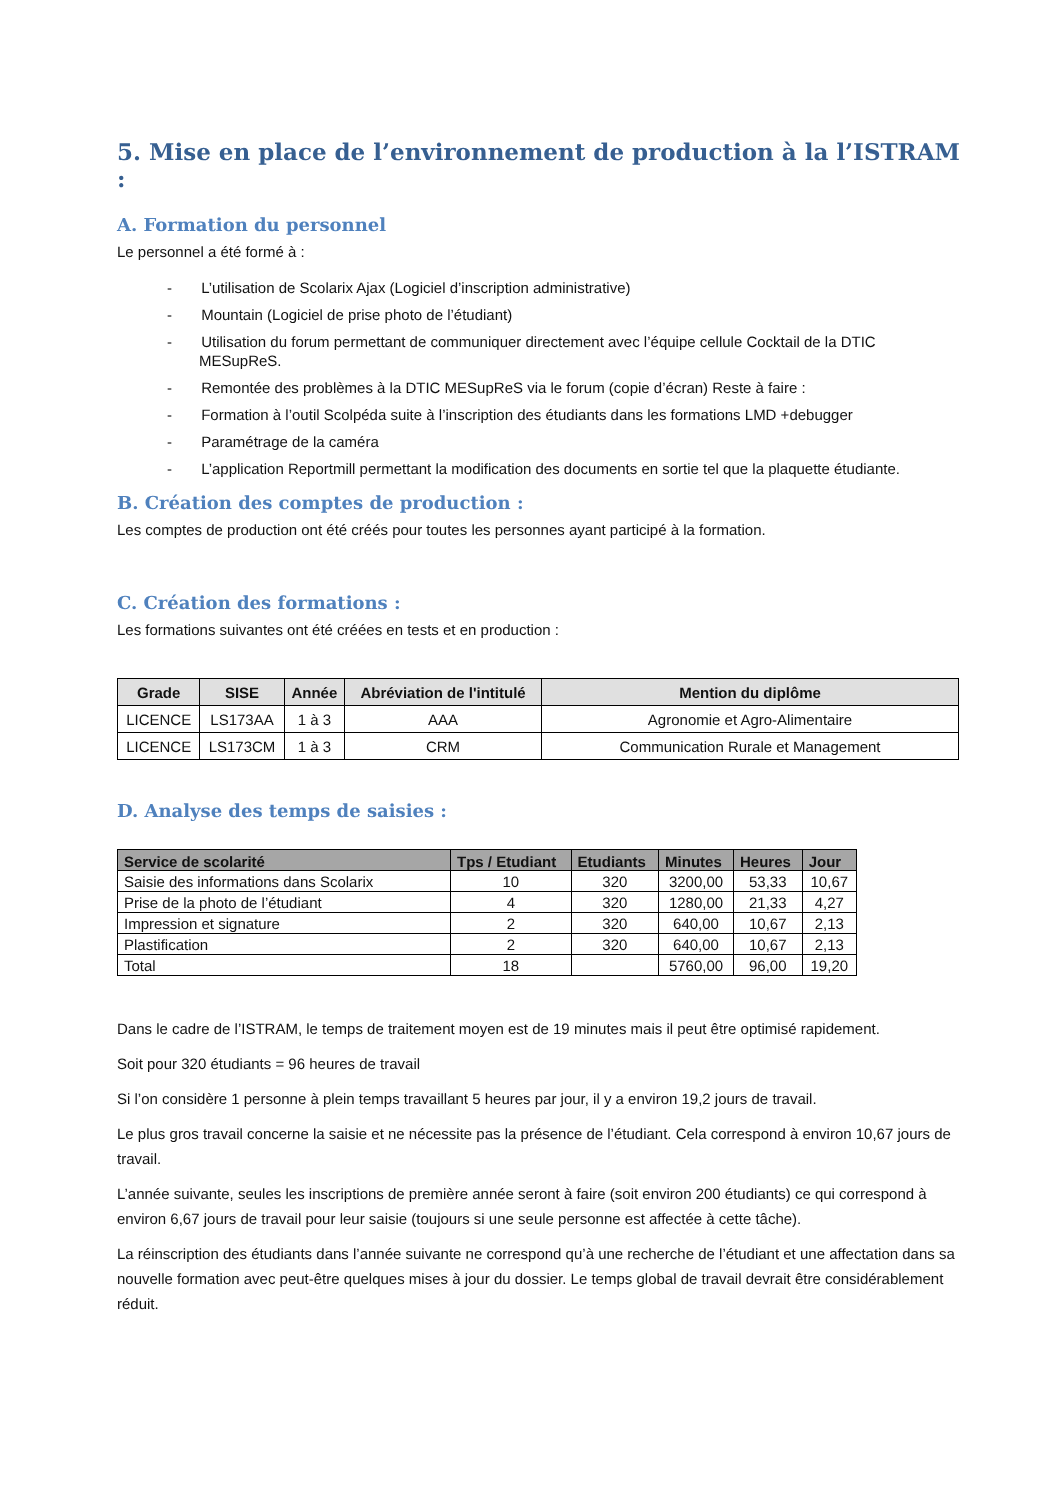5. Mise en place de l’environnement de production à la l’ISTRAM :
A. Formation du personnel
Le personnel a été formé à :
- L’utilisation de Scolarix Ajax (Logiciel d’inscription administrative)
- Mountain (Logiciel de prise photo de l’étudiant)
- Utilisation du forum permettant de communiquer directement avec l’équipe cellule Cocktail de la DTIC MESupReS.
- Remontée des problèmes à la DTIC MESupReS via le forum (copie d’écran) Reste à faire :
- Formation à l’outil Scolpéda suite à l’inscription des étudiants dans les formations LMD +debugger
- Paramétrage de la caméra
- L’application Reportmill permettant la modification des documents en sortie tel que la plaquette étudiante.
B. Création des comptes de production :
Les comptes de production ont été créés pour toutes les personnes ayant participé à la formation.
C. Création des formations :
Les formations suivantes ont été créées en tests et en production :
| Grade | SISE | Année | Abréviation de l'intitulé | Mention du diplôme |
| --- | --- | --- | --- | --- |
| LICENCE | LS173AA | 1 à 3 | AAA | Agronomie et Agro-Alimentaire |
| LICENCE | LS173CM | 1 à 3 | CRM | Communication Rurale et Management |
D. Analyse des temps de saisies :
| Service de scolarité | Tps / Etudiant | Etudiants | Minutes | Heures | Jour |
| --- | --- | --- | --- | --- | --- |
| Saisie des informations dans Scolarix | 10 | 320 | 3200,00 | 53,33 | 10,67 |
| Prise de la photo de l’étudiant | 4 | 320 | 1280,00 | 21,33 | 4,27 |
| Impression et signature | 2 | 320 | 640,00 | 10,67 | 2,13 |
| Plastification | 2 | 320 | 640,00 | 10,67 | 2,13 |
| Total | 18 | | 5760,00 | 96,00 | 19,20 |
Dans le cadre de l’ISTRAM, le temps de traitement moyen est de 19 minutes mais il peut être optimisé rapidement.
Soit pour 320 étudiants = 96 heures de travail
Si l’on considère 1 personne à plein temps travaillant 5 heures par jour, il y a environ 19,2 jours de travail.
Le plus gros travail concerne la saisie et ne nécessite pas la présence de l’étudiant. Cela correspond à environ 10,67 jours de travail.
L’année suivante, seules les inscriptions de première année seront à faire (soit environ 200 étudiants) ce qui correspond à environ 6,67 jours de travail pour leur saisie (toujours si une seule personne est affectée à cette tâche).
La réinscription des étudiants dans l’année suivante ne correspond qu’à une recherche de l’étudiant et une affectation dans sa nouvelle formation avec peut-être quelques mises à jour du dossier. Le temps global de travail devrait être considérablement réduit.